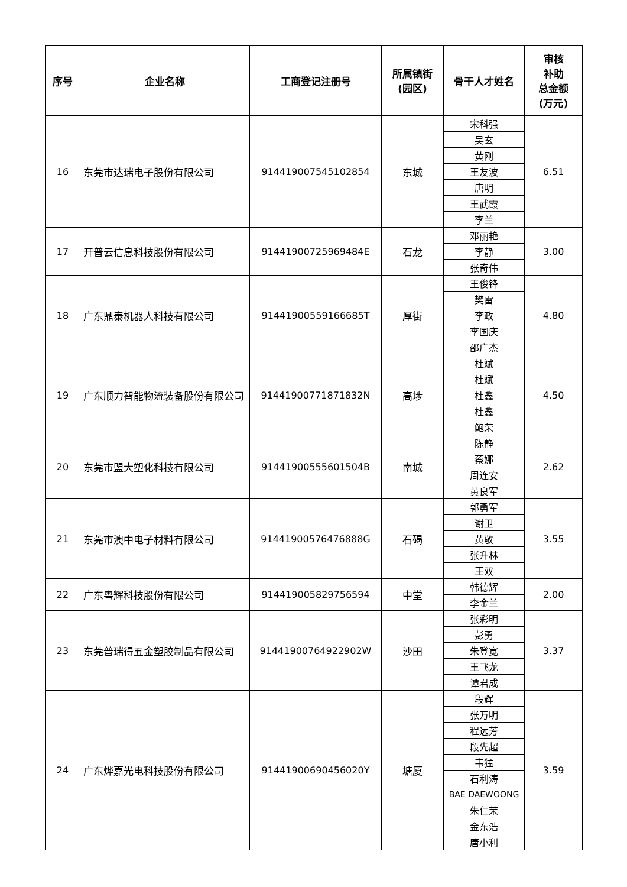| 序号 | 企业名称 | 工商登记注册号 | 所属镇街 (园区) | 骨干人才姓名 | 审核 补助 总金额 (万元) |
| --- | --- | --- | --- | --- | --- |
| 16 | 东莞市达瑞电子股份有限公司 | 914419007545102854 | 东城 | 宋科强 | 6.51 |
| | | | | 吴玄 | |
| | | | | 黄刚 | |
| | | | | 王友波 | |
| | | | | 唐明 | |
| | | | | 王武霞 | |
| | | | | 李兰 | |
| 17 | 开普云信息科技股份有限公司 | 91441900725969484E | 石龙 | 邓丽艳 | 3.00 |
| | | | | 李静 | |
| | | | | 张奇伟 | |
| 18 | 广东鼎泰机器人科技有限公司 | 91441900559166685T | 厚街 | 王俊锋 | 4.80 |
| | | | | 樊雷 | |
| | | | | 李政 | |
| | | | | 李国庆 | |
| | | | | 邵广杰 | |
| 19 | 广东顺力智能物流装备股份有限公司 | 91441900771871832N | 高埗 | 杜斌 | 4.50 |
| | | | | 杜斌 | |
| | | | | 杜鑫 | |
| | | | | 杜鑫 | |
| | | | | 鲍荣 | |
| 20 | 东莞市盟大塑化科技有限公司 | 91441900555601504B | 南城 | 陈静 | 2.62 |
| | | | | 蔡娜 | |
| | | | | 周连安 | |
| | | | | 黄良军 | |
| 21 | 东莞市澳中电子材料有限公司 | 91441900576476888G | 石碣 | 郭勇军 | 3.55 |
| | | | | 谢卫 | |
| | | | | 黄敬 | |
| | | | | 张升林 | |
| | | | | 王双 | |
| 22 | 广东粤辉科技股份有限公司 | 914419005829756594 | 中堂 | 韩德辉 | 2.00 |
| | | | | 李金兰 | |
| 23 | 东莞普瑞得五金塑胶制品有限公司 | 91441900764922902W | 沙田 | 张彩明 | 3.37 |
| | | | | 彭勇 | |
| | | | | 朱登宽 | |
| | | | | 王飞龙 | |
| | | | | 谭君成 | |
| 24 | 广东烨嘉光电科技股份有限公司 | 91441900690456020Y | 塘厦 | 段辉 | 3.59 |
| | | | | 张万明 | |
| | | | | 程远芳 | |
| | | | | 段先超 | |
| | | | | 韦猛 | |
| | | | | 石利涛 | |
| | | | | BAE DAEWOONG | |
| | | | | 朱仁荣 | |
| | | | | 金东浩 | |
| | | | | 唐小利 | |